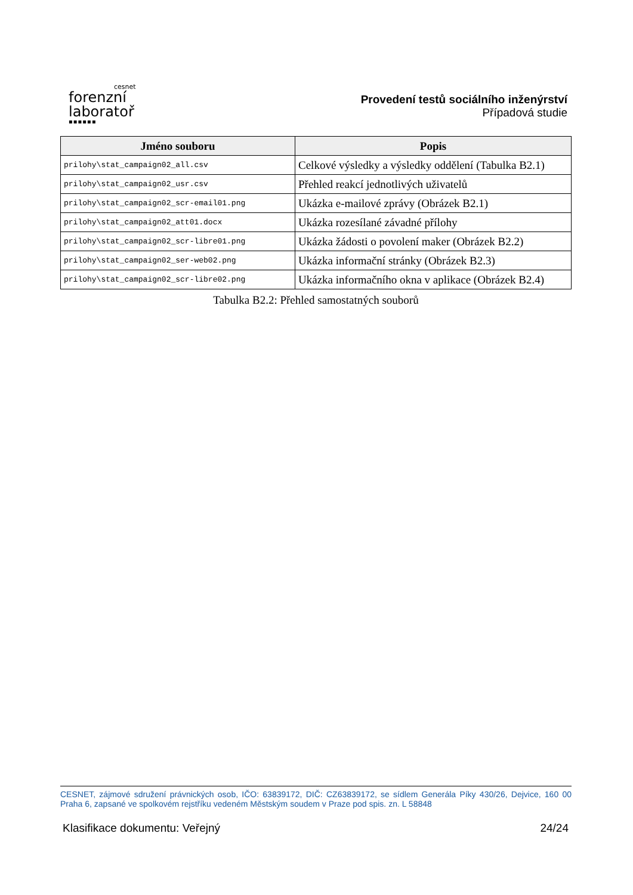cesnet
forenzní
laboratoř
▪▪▪▪▪▪
Provedení testů sociálního inženýrství
Případová studie
| Jméno souboru | Popis |
| --- | --- |
| prilohy\stat_campaign02_all.csv | Celkové výsledky a výsledky oddělení (Tabulka B2.1) |
| prilohy\stat_campaign02_usr.csv | Přehled reakcí jednotlivých uživatelů |
| prilohy\stat_campaign02_scr-email01.png | Ukázka e-mailové zprávy (Obrázek B2.1) |
| prilohy\stat_campaign02_att01.docx | Ukázka rozesílané závadné přílohy |
| prilohy\stat_campaign02_scr-libre01.png | Ukázka žádosti o povolení maker (Obrázek B2.2) |
| prilohy\stat_campaign02_ser-web02.png | Ukázka informační stránky (Obrázek B2.3) |
| prilohy\stat_campaign02_scr-libre02.png | Ukázka informačního okna v aplikace (Obrázek B2.4) |
Tabulka B2.2: Přehled samostatných souborů
CESNET, zájmové sdružení právnických osob, IČO: 63839172, DIČ: CZ63839172, se sídlem Generála Píky 430/26, Dejvice, 160 00 Praha 6, zapsané ve spolkovém rejstříku vedeném Městským soudem v Praze pod spis. zn. L 58848
Klasifikace dokumentu: Veřejný 24/24